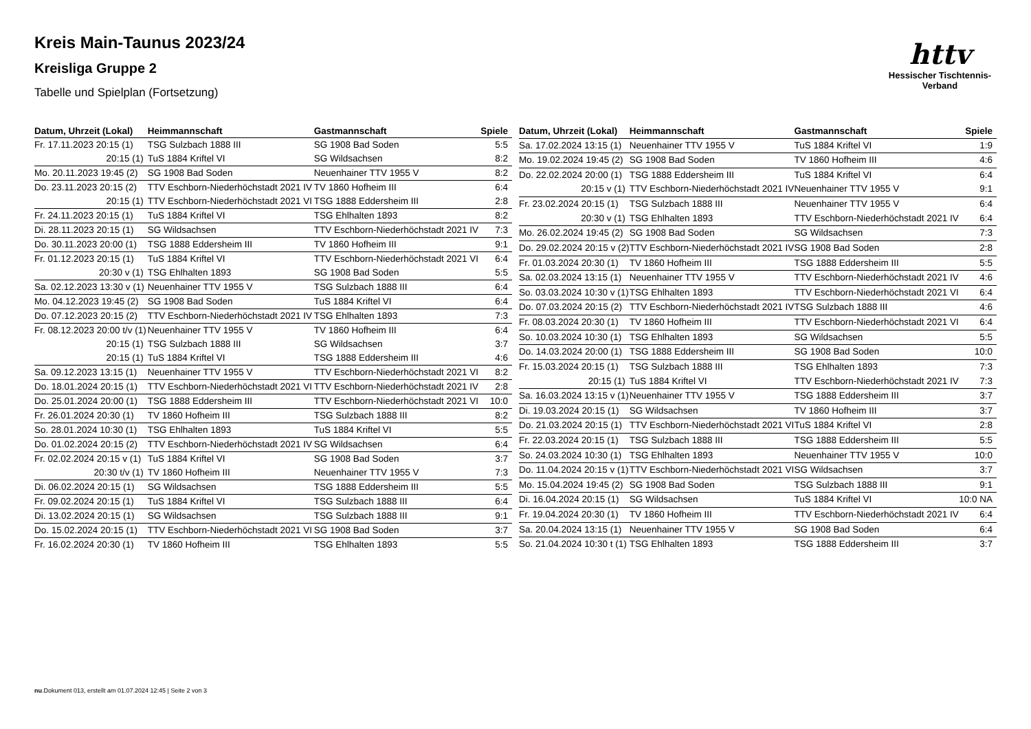httv
Hessischer Tischtennis-Verband
Kreis Main-Taunus 2023/24
Kreisliga Gruppe 2
Tabelle und Spielplan (Fortsetzung)
| Datum, Uhrzeit (Lokal) | Heimmannschaft | Gastmannschaft | Spiele |
| --- | --- | --- | --- |
| Fr. 17.11.2023 20:15 (1) | TSG Sulzbach 1888 III | SG 1908 Bad Soden | 5:5 |
| 20:15 (1) | TuS 1884 Kriftel VI | SG Wildsachsen | 8:2 |
| Mo. 20.11.2023 19:45 (2) | SG 1908 Bad Soden | Neuenhainer TTV 1955 V | 8:2 |
| Do. 23.11.2023 20:15 (2) | TTV Eschborn-Niederhöchstadt 2021 IV | TV 1860 Hofheim III | 6:4 |
| 20:15 (1) | TTV Eschborn-Niederhöchstadt 2021 VI | TSG 1888 Eddersheim III | 2:8 |
| Fr. 24.11.2023 20:15 (1) | TuS 1884 Kriftel VI | TSG Ehlhalten 1893 | 8:2 |
| Di. 28.11.2023 20:15 (1) | SG Wildsachsen | TTV Eschborn-Niederhöchstadt 2021 IV | 7:3 |
| Do. 30.11.2023 20:00 (1) | TSG 1888 Eddersheim III | TV 1860 Hofheim III | 9:1 |
| Fr. 01.12.2023 20:15 (1) | TuS 1884 Kriftel VI | TTV Eschborn-Niederhöchstadt 2021 VI | 6:4 |
| 20:30 v (1) | TSG Ehlhalten 1893 | SG 1908 Bad Soden | 5:5 |
| Sa. 02.12.2023 13:30 v (1) | Neuenhainer TTV 1955 V | TSG Sulzbach 1888 III | 6:4 |
| Mo. 04.12.2023 19:45 (2) | SG 1908 Bad Soden | TuS 1884 Kriftel VI | 6:4 |
| Do. 07.12.2023 20:15 (2) | TTV Eschborn-Niederhöchstadt 2021 IV | TSG Ehlhalten 1893 | 7:3 |
| Fr. 08.12.2023 20:00 t/v (1) | Neuenhainer TTV 1955 V | TV 1860 Hofheim III | 6:4 |
| 20:15 (1) | TSG Sulzbach 1888 III | SG Wildsachsen | 3:7 |
| 20:15 (1) | TuS 1884 Kriftel VI | TSG 1888 Eddersheim III | 4:6 |
| Sa. 09.12.2023 13:15 (1) | Neuenhainer TTV 1955 V | TTV Eschborn-Niederhöchstadt 2021 VI | 8:2 |
| Do. 18.01.2024 20:15 (1) | TTV Eschborn-Niederhöchstadt 2021 VI | TTV Eschborn-Niederhöchstadt 2021 IV | 2:8 |
| Do. 25.01.2024 20:00 (1) | TSG 1888 Eddersheim III | TTV Eschborn-Niederhöchstadt 2021 VI | 10:0 |
| Fr. 26.01.2024 20:30 (1) | TV 1860 Hofheim III | TSG Sulzbach 1888 III | 8:2 |
| So. 28.01.2024 10:30 (1) | TSG Ehlhalten 1893 | TuS 1884 Kriftel VI | 5:5 |
| Do. 01.02.2024 20:15 (2) | TTV Eschborn-Niederhöchstadt 2021 IV | SG Wildsachsen | 6:4 |
| Fr. 02.02.2024 20:15 v (1) | TuS 1884 Kriftel VI | SG 1908 Bad Soden | 3:7 |
| 20:30 t/v (1) | TV 1860 Hofheim III | Neuenhainer TTV 1955 V | 7:3 |
| Di. 06.02.2024 20:15 (1) | SG Wildsachsen | TSG 1888 Eddersheim III | 5:5 |
| Fr. 09.02.2024 20:15 (1) | TuS 1884 Kriftel VI | TSG Sulzbach 1888 III | 6:4 |
| Di. 13.02.2024 20:15 (1) | SG Wildsachsen | TSG Sulzbach 1888 III | 9:1 |
| Do. 15.02.2024 20:15 (1) | TTV Eschborn-Niederhöchstadt 2021 VI | SG 1908 Bad Soden | 3:7 |
| Fr. 16.02.2024 20:30 (1) | TV 1860 Hofheim III | TSG Ehlhalten 1893 | 5:5 |
| Datum, Uhrzeit (Lokal) | Heimmannschaft | Gastmannschaft | Spiele |
| --- | --- | --- | --- |
| Sa. 17.02.2024 13:15 (1) | Neuenhainer TTV 1955 V | TuS 1884 Kriftel VI | 1:9 |
| Mo. 19.02.2024 19:45 (2) | SG 1908 Bad Soden | TV 1860 Hofheim III | 4:6 |
| Do. 22.02.2024 20:00 (1) | TSG 1888 Eddersheim III | TuS 1884 Kriftel VI | 6:4 |
| 20:15 v (1) | TTV Eschborn-Niederhöchstadt 2021 IV | Neuenhainer TTV 1955 V | 9:1 |
| Fr. 23.02.2024 20:15 (1) | TSG Sulzbach 1888 III | Neuenhainer TTV 1955 V | 6:4 |
| 20:30 v (1) | TSG Ehlhalten 1893 | TTV Eschborn-Niederhöchstadt 2021 IV | 6:4 |
| Mo. 26.02.2024 19:45 (2) | SG 1908 Bad Soden | SG Wildsachsen | 7:3 |
| Do. 29.02.2024 20:15 v (2) | TTV Eschborn-Niederhöchstadt 2021 IV | SG 1908 Bad Soden | 2:8 |
| Fr. 01.03.2024 20:30 (1) | TV 1860 Hofheim III | TSG 1888 Eddersheim III | 5:5 |
| Sa. 02.03.2024 13:15 (1) | Neuenhainer TTV 1955 V | TTV Eschborn-Niederhöchstadt 2021 IV | 4:6 |
| So. 03.03.2024 10:30 v (1) | TSG Ehlhalten 1893 | TTV Eschborn-Niederhöchstadt 2021 VI | 6:4 |
| Do. 07.03.2024 20:15 (2) | TTV Eschborn-Niederhöchstadt 2021 IV | TSG Sulzbach 1888 III | 4:6 |
| Fr. 08.03.2024 20:30 (1) | TV 1860 Hofheim III | TTV Eschborn-Niederhöchstadt 2021 VI | 6:4 |
| So. 10.03.2024 10:30 (1) | TSG Ehlhalten 1893 | SG Wildsachsen | 5:5 |
| Do. 14.03.2024 20:00 (1) | TSG 1888 Eddersheim III | SG 1908 Bad Soden | 10:0 |
| Fr. 15.03.2024 20:15 (1) | TSG Sulzbach 1888 III | TSG Ehlhalten 1893 | 7:3 |
| 20:15 (1) | TuS 1884 Kriftel VI | TTV Eschborn-Niederhöchstadt 2021 IV | 7:3 |
| Sa. 16.03.2024 13:15 v (1) | Neuenhainer TTV 1955 V | TSG 1888 Eddersheim III | 3:7 |
| Di. 19.03.2024 20:15 (1) | SG Wildsachsen | TV 1860 Hofheim III | 3:7 |
| Do. 21.03.2024 20:15 (1) | TTV Eschborn-Niederhöchstadt 2021 VI | TuS 1884 Kriftel VI | 2:8 |
| Fr. 22.03.2024 20:15 (1) | TSG Sulzbach 1888 III | TSG 1888 Eddersheim III | 5:5 |
| So. 24.03.2024 10:30 (1) | TSG Ehlhalten 1893 | Neuenhainer TTV 1955 V | 10:0 |
| Do. 11.04.2024 20:15 v (1) | TTV Eschborn-Niederhöchstadt 2021 VI | SG Wildsachsen | 3:7 |
| Mo. 15.04.2024 19:45 (2) | SG 1908 Bad Soden | TSG Sulzbach 1888 III | 9:1 |
| Di. 16.04.2024 20:15 (1) | SG Wildsachsen | TuS 1884 Kriftel VI | 10:0 NA |
| Fr. 19.04.2024 20:30 (1) | TV 1860 Hofheim III | TTV Eschborn-Niederhöchstadt 2021 IV | 6:4 |
| Sa. 20.04.2024 13:15 (1) | Neuenhainer TTV 1955 V | SG 1908 Bad Soden | 6:4 |
| So. 21.04.2024 10:30 t (1) | TSG Ehlhalten 1893 | TSG 1888 Eddersheim III | 3:7 |
nu.Dokument 013, erstellt am 01.07.2024 12:45 | Seite 2 von 3